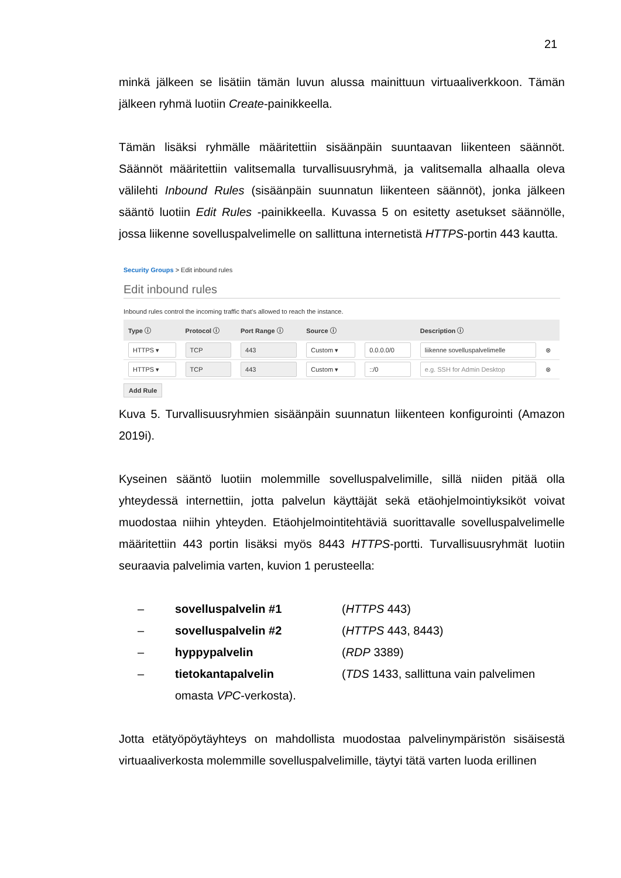21
minkä jälkeen se lisätiin tämän luvun alussa mainittuun virtuaaliverkkoon. Tämän jälkeen ryhmä luotiin Create-painikkeella.
Tämän lisäksi ryhmälle määritettiin sisäänpäin suuntaavan liikenteen säännöt. Säännöt määritettiin valitsemalla turvallisuusryhmä, ja valitsemalla alhaalla oleva välilehti Inbound Rules (sisäänpäin suunnatun liikenteen säännöt), jonka jälkeen sääntö luotiin Edit Rules -painikkeella. Kuvassa 5 on esitetty asetukset säännölle, jossa liikenne sovelluspalvelimelle on sallittuna internetistä HTTPS-portin 443 kautta.
Security Groups > Edit inbound rules
Edit inbound rules
Inbound rules control the incoming traffic that's allowed to reach the instance.
| Type ⓘ | Protocol ⓘ | Port Range ⓘ | Source ⓘ | | Description ⓘ | |
| --- | --- | --- | --- | --- | --- | --- |
| HTTPS ▾ | TCP | 443 | Custom ▾ | 0.0.0.0/0 | liikenne sovelluspalvelimelle | ⊗ |
| HTTPS ▾ | TCP | 443 | Custom ▾ | ::/0 | e.g. SSH for Admin Desktop | ⊗ |
Add Rule
Kuva 5. Turvallisuusryhmien sisäänpäin suunnatun liikenteen konfigurointi (Amazon 2019i).
Kyseinen sääntö luotiin molemmille sovelluspalvelimille, sillä niiden pitää olla yhteydessä internettiin, jotta palvelun käyttäjät sekä etäohjelmointiyksiköt voivat muodostaa niihin yhteyden. Etäohjelmointitehtäviä suorittavalle sovelluspalvelimelle määritettiin 443 portin lisäksi myös 8443 HTTPS-portti. Turvallisuusryhmät luotiin seuraavia palvelimia varten, kuvion 1 perusteella:
– sovelluspalvelin #1 (HTTPS 443)
– sovelluspalvelin #2 (HTTPS 443, 8443)
– hyppypalvelin (RDP 3389)
– tietokantapalvelin (TDS 1433, sallittuna vain palvelimen
omasta VPC-verkosta).
Jotta etätyöpöytäyhteys on mahdollista muodostaa palvelinympäristön sisäisestä virtuaaliverkosta molemmille sovelluspalvelimille, täytyi tätä varten luoda erillinen